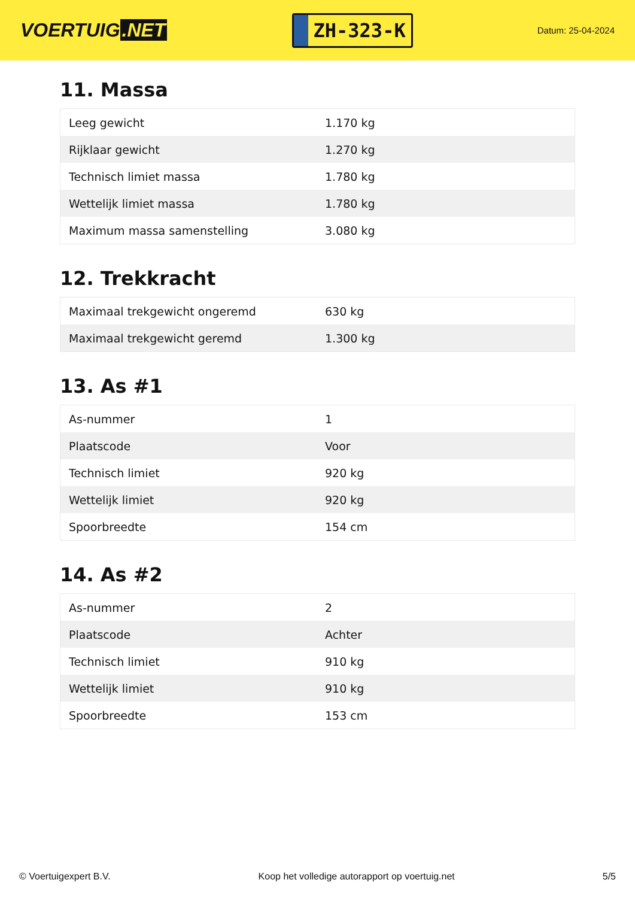VOERTUIG.NET
ZH-323-K
Datum: 25-04-2024
11. Massa
| Leeg gewicht | 1.170 kg |
| Rijklaar gewicht | 1.270 kg |
| Technisch limiet massa | 1.780 kg |
| Wettelijk limiet massa | 1.780 kg |
| Maximum massa samenstelling | 3.080 kg |
12. Trekkracht
| Maximaal trekgewicht ongeremd | 630 kg |
| Maximaal trekgewicht geremd | 1.300 kg |
13. As #1
| As-nummer | 1 |
| Plaatscode | Voor |
| Technisch limiet | 920 kg |
| Wettelijk limiet | 920 kg |
| Spoorbreedte | 154 cm |
14. As #2
| As-nummer | 2 |
| Plaatscode | Achter |
| Technisch limiet | 910 kg |
| Wettelijk limiet | 910 kg |
| Spoorbreedte | 153 cm |
© Voertuigexpert B.V. Koop het volledige autorapport op voertuig.net 5/5